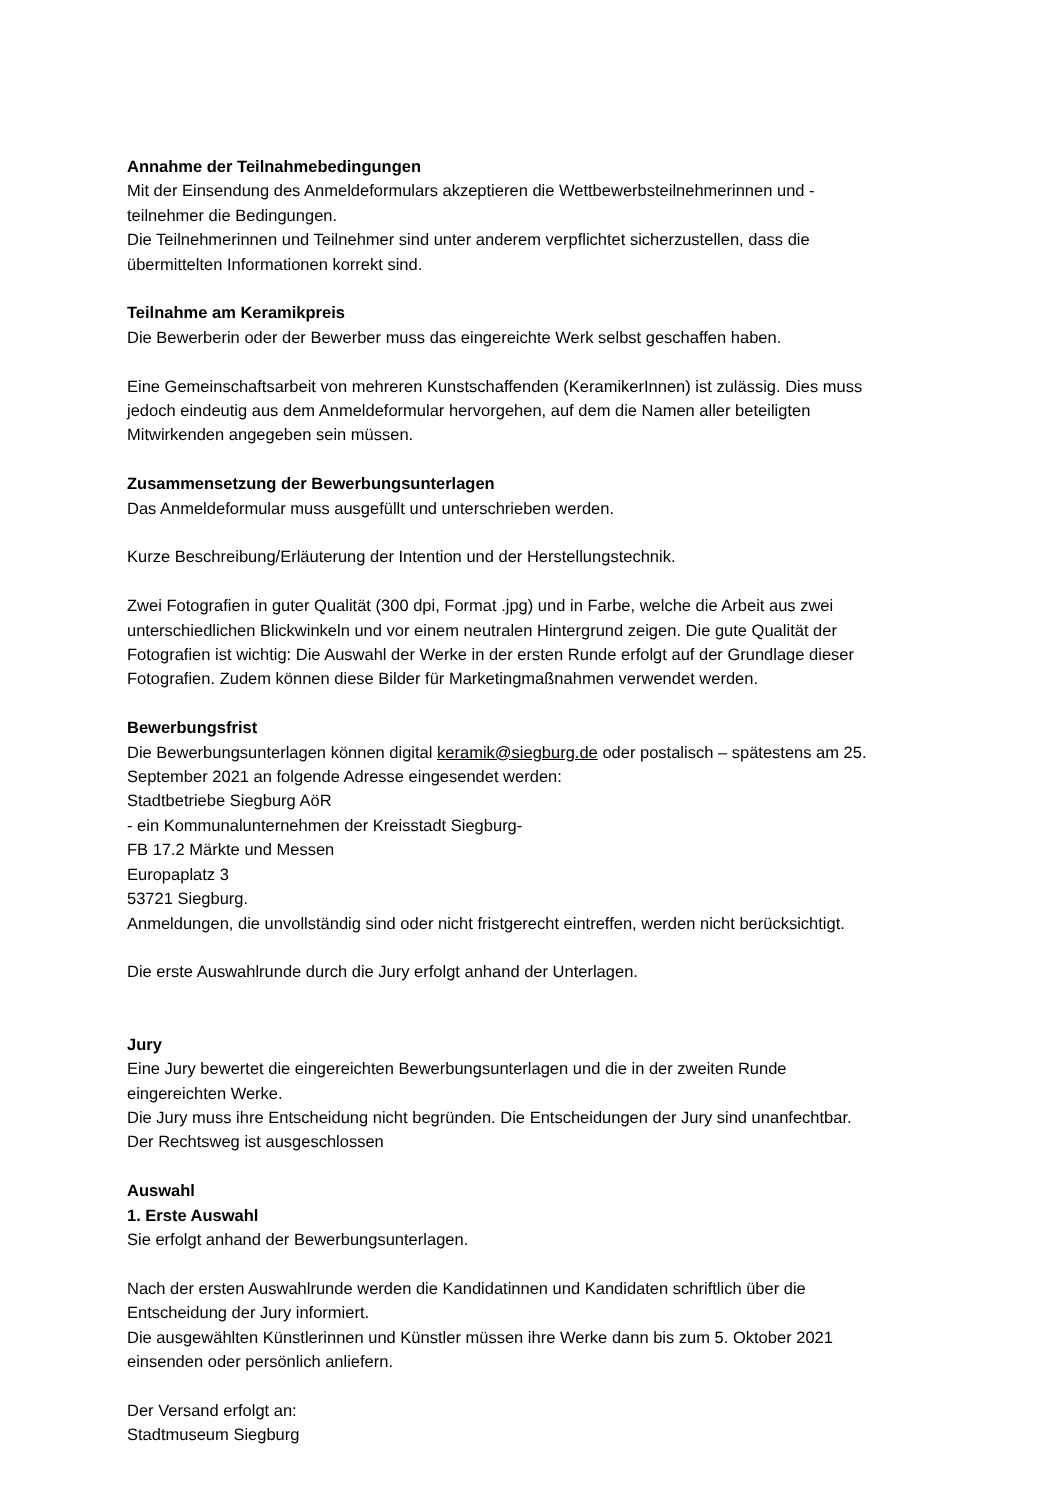Annahme der Teilnahmebedingungen
Mit der Einsendung des Anmeldeformulars akzeptieren die Wettbewerbsteilnehmerinnen und -
teilnehmer die Bedingungen.
Die Teilnehmerinnen und Teilnehmer sind unter anderem verpflichtet sicherzustellen, dass die
übermittelten Informationen korrekt sind.
Teilnahme am Keramikpreis
Die Bewerberin oder der Bewerber muss das eingereichte Werk selbst geschaffen haben.
Eine Gemeinschaftsarbeit von mehreren Kunstschaffenden (KeramikerInnen) ist zulässig. Dies muss
jedoch eindeutig aus dem Anmeldeformular hervorgehen, auf dem die Namen aller beteiligten
Mitwirkenden angegeben sein müssen.
Zusammensetzung der Bewerbungsunterlagen
Das Anmeldeformular muss ausgefüllt und unterschrieben werden.
Kurze Beschreibung/Erläuterung der Intention und der Herstellungstechnik.
Zwei Fotografien in guter Qualität (300 dpi, Format .jpg) und in Farbe, welche die Arbeit aus zwei
unterschiedlichen Blickwinkeln und vor einem neutralen Hintergrund zeigen. Die gute Qualität der
Fotografien ist wichtig: Die Auswahl der Werke in der ersten Runde erfolgt auf der Grundlage dieser
Fotografien. Zudem können diese Bilder für Marketingmaßnahmen verwendet werden.
Bewerbungsfrist
Die Bewerbungsunterlagen können digital keramik@siegburg.de oder postalisch – spätestens am 25.
September 2021 an folgende Adresse eingesendet werden:
Stadtbetriebe Siegburg AöR
- ein Kommunalunternehmen der Kreisstadt Siegburg-
FB 17.2 Märkte und Messen
Europaplatz 3
53721 Siegburg.
Anmeldungen, die unvollständig sind oder nicht fristgerecht eintreffen, werden nicht berücksichtigt.
Die erste Auswahlrunde durch die Jury erfolgt anhand der Unterlagen.
Jury
Eine Jury bewertet die eingereichten Bewerbungsunterlagen und die in der zweiten Runde
eingereichten Werke.
Die Jury muss ihre Entscheidung nicht begründen. Die Entscheidungen der Jury sind unanfechtbar.
Der Rechtsweg ist ausgeschlossen
Auswahl
1. Erste Auswahl
Sie erfolgt anhand der Bewerbungsunterlagen.
Nach der ersten Auswahlrunde werden die Kandidatinnen und Kandidaten schriftlich über die
Entscheidung der Jury informiert.
Die ausgewählten Künstlerinnen und Künstler müssen ihre Werke dann bis zum 5. Oktober 2021
einsenden oder persönlich anliefern.
Der Versand erfolgt an:
Stadtmuseum Siegburg